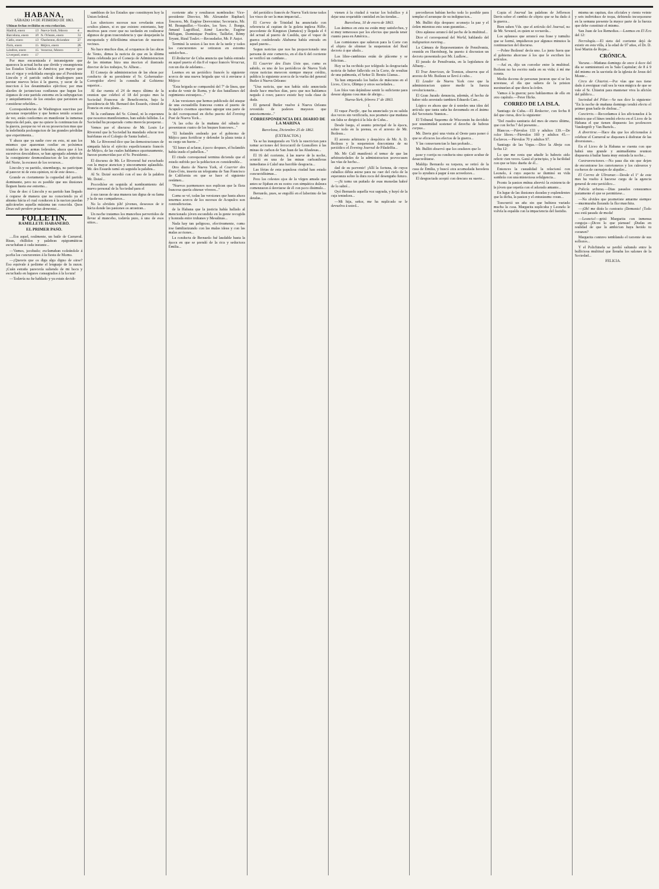HABANA,
SÁBADO 14 DE FEBRERO DE 1863.
| Ultimas fechas recibidas en esta redaccion. | | | |
| --- | --- | --- | --- |
| Madrid, enero | 13 | Nueva-York, febrero | 4 |
| Barcelona, enero | 10 | N. Orleans, enero | 31 |
| Cádiz, enero | 13 | Charleston, diciembre | 27 |
| París, enero | 15 | Méjico, enero | 26 |
| Lóndres, enero | 15 | Veracruz, febrero | 2 |
| Liverpool, enero | 17 | | |
Por mas encarnizada é intransigente que aparezca la actual lucha que divide y ensangrienta los Estados Unidos de América; por mayor que sea el vigor y redoblada energía que el Presidente Lincoln y el partido radical desplieguen para prestar nuevos bríos á la guerra, y sacar de la inaccion á los desanimados ejércitos; por mas alardes de jactanciosa confianza que hagan los órganos de este partido estremo en la subyugacion y aniquilamiento de los estados que persisten en considerar rebeldes...
Correspondencias de Washington suscritas por personas respetables y que hemos tenido ocasion de ver, están conformes en manifestar la inmensa mayoría del país, que no quiere la continuacion de la guerra, porque no vé en su prosecucion mas que la indefinida prolongacion de las grandes pérdidas que experimenta...
Y ahora que ya nadie cree en esto, ni aun los mismos que aparentan confiar en próximos triunfos de las armas federales, ahora que á los sucesivos descalabros, se han agregado además de la consiguiente desmoralizacion de los ejércitos del Norte, la escasez de los recursos...
Lincoln y su partido, sinembargo, no participan al parecer ni de esta opinion, ni de este deseo...
Grande es ciertamente la ceguedad del partido dominante, pero no es posible que sus ilusiones lleguen hasta ese estremo...
Una de dos: ó Lincoln y su partido han llegado á cegarse de manera que no conociendo ya el abismo hácia el cual conducen á la nacion puedan aplicárseles aquella máxima tan conocida. Quos Deus vult perdere prius dementat...
FOLLETIN.
RAMILLETE HABANERO.
EL PRIMER PASO.
....Era aquel, realmente, un baile de Carnaval. Risas, chillidos y palabras epigramáticas escuchaban á cada instante...
—Vamos, jorobado; exclamaban rodeándole á porfia los concurrentes á la fiesta de Momo.
—¡Quereis que os diga algo digno de oirse? Eso equivale á pedirme el lenguaje de la razon. ¡Cuán estraño parecería saliendo de mi boca y escuchado en lugares consagrados á la locura!
—Todavía no he hablado y ya estais decidi-
sambleas de los Estados que constituyen hoy la Union federal.
Los ulteriores sucesos nos revelarán estos ocultos planes, si es que existen: entretanto, hay motivos para creer que no tardarán en realizarse algunos de gran trascendencia y que despejarán la encapotada y dificilísima situacion de nuestros vecinos.
No hace muchos dias, al ocuparnos de las obras de Vento, dimos la noticia de que en la última Junta celebrada por el Consejo de Administracion de las mismas hizo una mocion el ilustrado director de los trabajos, Sr. Albear...
El Consejo de administracion de las obras por conducto de su presidente el Sr. Gobernador-Corregidor elevó la consulta al Gobierno superior...
Al dar cuenta el 24 de mayo último de la reunion que celebró el 18 del propio mes la Sociedad Francesa de Beneficencia, bajo la presidencia de Mr. Bernard des Essards, cónsul de Francia en esta plaza...
Ni la confianza del Sr. Cónsul, ni la esperanza que nosotros manifestamos, han salido fallidas. La Sociedad ha prosperado como merecía prosperar...
Vemos por el discurso de Mr. Louis Le Riverend que la Sociedad ha mandado educar tres huérfanas en el Colegio de Santa Isabel...
Mr. Le Riverend dice que las demostraciones de simpatía hácia el ejército espedicionario francés de Méjico, de las cuales hablamos oportunamente, fueron promovidas por el Sr. Presidente...
El discurso de Mr. Le Riverend fué escuchado con la mayor atencion y sinceramente aplaudido. Mr. des Essards tomó en seguida la palabra...
Al Sr. Doizé sucedió con el uso de la palabra Mr. Doizé...
Procedióse en seguida al nombramiento del nuevo personal de la Sociedad para el
á sus tareas de una manera tan digna de su fama y la de sus compañeros...
No lo olvideis jóh! jóvenes, deseosos de ir hácia donde las pasiones os arrastran...
Un noche tratamos los mancebos pervertidos de llevar al mancebo, todavía puro, á uno de esos sitios...
corriente año y resultaron nombrados: Vice-presidente Director, Mr. Alexandre Raphael; Tesorero, Mr. Eugène Desvernine; Secretario, Mr. M. Beauguillot.—Vocales, los Sres. J. Bonga, Amand Lagriffoul, Aimé Laroche, Eugène Mélogan, Dominique Pradère, Taillefer, Rémy Teyant, Rizal Toulet.—Recaudador, Mr. P. Aujot.
Terminó la sesion á las tres de la tarde y todos los concurrentes se retiraron en estremo satisfechos...
El Redactor de Cuba anuncia que había entrado en aquel puerto el dia 8 el vapor francés Veracruz, con un dia de adelanto...
Leemos en un periódico francés lo siguiente acerca de una nueva brigada que vá á enviarse á Méjico:
"Esta brigada se compondrá del 7º de línea, que acaba de venir de Roma, y de dos batallones del regimiento extranjero..."
A las versiones que hemos publicado del ataque de una escuadrilla francesa contra el puerto de Acapulco creemos oportuno agregar una parte de la del corresponsal en dicho puerto del Evening Post de Nueva York...
"A las ocho de la mañana del sábado se presentaron cuatro de los buques franceses..."
"El holandés ondeado por el gobierno de Méjico para fortificar y defender la plaza tenia á su cargo un fuerte..."
"El lunes al aclarar, á poco despues, el holandés había izado el pabellon..."
El citado corresponsal termina diciendo que el estado sufrido por la poblacion es considerable...
Otro diario de Nueva York, el Courrier des Etats-Unis, inserta un telegrama de San Francisco de California en que se hace el siguiente resúmen...
"Nuevos pormenores nos esplican que la flota francesa quería obtener víveres..."
Como se vé, todas las versiones que hasta ahora tenemos acerca de los sucesos de Acapulco son contradictorias.
de la Habana que la justicia había hallado al mencionado jóven escondido en la gente recogida y honrada entre truhanes y Mesalinas...
Nada hay tan peligroso, efectivamente, como irse familiarizando con las malas ideas y con las malas acciones...
La conducta de Bernardo fué laudable hasta la época en que se prendó de la rica y seductora Emilia...
del periódico francés de Nueva York tiene todos los visos de ser la mas imparcial...
El Correo de Trinidad ha anunciado con referencia al capitan de la goleta inglesa Nillie, procedente de Kingston (Jamaica) y llegada el 4 del actual al puerto de Casilda, que el vapor de guerra confederado Alabama había entrado en aquel puerto...
Segun noticias que nos ha proporcionado una persona de este comercio, en el dia 6 del corriente se verificó un combate...
El Courrier des Etats Unis que, como es sabido, es uno de los periódicos de Nueva York cuyas noticias merecen siempre mayor crédito, publica lo siguiente acerca de la vuelta del general Butler á Nueva Orleans:
"Una noticia, que nos había sido anunciada desde hace muchos dias, pero que nos habíamos negado á creer, parece existir hoy toda clase de duda.
El general Butler vuelve á Nueva Orleans revestido de poderes mayores que anteriormente..."
CORRESPONDENCIA DEL DIARIO DE LA MARINA
Barcelona, Diciembre 25 de 1862.
(EXTRACTOS.)
Ya se ha inaugurado en Vich la suscricion para tomar acciones del ferrocarril de Granollers á las minas de carbon de San Juan de las Abadesas...
El 16 del corriente, á las nueve de la noche, ocurrió en una de las minas carboníferas inmediatas á Calaf una horrible desgracia...
Las férias de esta populosa ciudad han estado concurridísimas...
Pero los celestes ojos de la vírgen amada que antes se fijaban en su rostro con simpática dulzura comenzaron á desviarse de él con poco disimulo...
Bernardo, pues, se engolfó en el laberinto de las deudas...
vienen á la ciudad á vaciar los bolsillos y á dejar una respetable cantidad en las tiendas...
Barcelona, 10 de enero de 1863.
Los ánimos en esta no están muy satisfechos, y si muy temerosos por los efectos que pueda tener cuanto pasa en América...
Las comisiones que salieron para la Corte con el objeto de obtener la suspension del Real decreto á que aludo...
Los libre-cambistas están de pláceme y se felicitan...
Hoy se ha recibido por telégrafo la desgraciada noticia de haber fallecido en la Corte, de resultas de una pulmonía, el Señor D. Benito Llansa...
Ya han empezado los bailes de máscaras en el Liceo, Circo, Olimpo y otros sociedades...
Los fríos van dejándose sentir lo suficiente para desear alguna cosa mas de abrigo...
Nueva-York, febrero 1º de 1863.
I.
El vapor Pacific, que ha anunciado ya su salida dos veces sin verificarla, nos promete que mañana sin falta se dirigirá á la Isla de Cuba...
Desde luego, el asunto principal de la época, sobre todo en la prensa, es el arresto de Mr. Boileau...
El arresto arbitrario y despótico de Mr. A. D. Boileau y la suspension draconiana de su periódico el Evening Journal de Filadelfia...
Mr. Mc Call manifestó el temor de que las arbitrariedades de la administracion provocasen las vías de hecho...
dad de su porvenir! ¡Allí la fortuna, de cuyos caballos débia asirse para no caer del cielo de la esperanza sobre la dura roca del desengaño futuro.
—¡Si tomo un puñado de esas monedas habré de lo sabré...
Oyó Bernardo aquella voz sagrada, y huyó de la caja tentadora...
—Mi hija, señor, me ha suplicado se le devuelva á usted...
precedieron habían hecho todo lo posible para templar el arranque de su indignacion...
Mr. Bullitt dijo despues: aconsejo la paz y el órden mientras esto sean garantías...
Otro aplauso arrancó del pecho de la multitud...
Dice el corresponsal del World, hablando del indignation meeting...
La Cámara de Representantes de Pensilvania, reunida en Harrisburg, ha puesto á discusion un decreto presentado por Mr. Ludlow...
El jurado de Pensilvania, en la legislatura de Albany...
El True American, de Trenton, observa que el arresto de Mr. Boileau se llevó á cabo...
El Leader de Nueva York cree que la administracion quiere medir la fuerza revolucionaria...
El Gran Jurado denuncia, además, el hecho de haber sido arrestado tambien Eduardo Carr...
Lógico es ahora que de á ustedes una idea del artículo que tanta saña ha derramado en el ánimo del Secretario Stanton...
El Tribunal Supremo de Wisconsin ha decidido por unanimidad sostener el derecho de habeas corpus...
Mr. Davis giró una visita al Oeste para poner ó que se eficaces los efectos de la guerra...
Y las consecuencias lo han probado...
Mr. Bullitt observó que los oradores que lo
pose y corrija su conducta sino quiere acabar de desacreditarse.
Maldijo Bernardo su torpeza, se retiró de la casa de Emilia, y buscó otra acomodada heredera que lo ayudara á pagar á sus acreedores...
El desgraciado aceptó con descaro su suerte...
Copia el Journal las palabras de Jefferson Davis sobre el cambio de objeto que se ha dado á la guerra...
Bien saben Vds. que el artículo del Journal, no de Mr. Seward, es quien se recuerda...
Los aplausos que arrancó esa frase y tumulto que se formó, impidieron por algunos minutos la continuacion del discurso.
—Pobre Boileau! decía uno. Lo justo fuera que el gobierno ahorcase á los que le escriben los artículos.
—Así es, dijo un corredor entre la multitud. Boileau no ha escrito nada en su vida; á mí me consta.
Media docena de personas juraron que sí se les arrestase, el día que saliera de la prision asesinarían al que diera la órden.
Vamos á la guerra; pero hablaremos de ello en otro capítulo.—Peter Hicks.
CORREO DE LA ISLA.
Santiago de Cuba.—El Redactor, con fecha 8 del que cursa, dice lo siguiente:
"Del cuadro sanitario del mes de enero último, que con fecha 7 del presente...
Blancos.—Párvulos 133 y adultos 139.—De color libres.—Párvulos 169 y adultos 45.—Esclavos.—Párvulos 70 y adultos 97.
Santiago de las Vegas.—Dice la Abeja con fecha 12:
Lo que me resta que añadir lo habreis oido referir cien veces. Ganó el principio, y la facilidad con que se hizo dueño de él...
Entonces la casualidad la relacionó con Leonelo, á cuyo aspecto se iluminó su vida sombría con una misteriosa refulgencia...
Pronto la pasion mútua abrevió la existencia de la jóven que repetía con el adorado amante...
En lugar de las ilusiones doradas y esplendentes que la dicha, la pasion y el entusiasmo crean...
Trascurrió un año sin que hubiera variado mucho la cosa. Margarita suplicaba y Leonelo le volvía la espalda con la impaciencia del fastidio.
misma un capitan, dos oficiales y ciento veinte y seis individuos de tropa, debiendo incorporarse en la semana presente la mayor parte de la fuerza que debe constituir el mismo.
San Juan de los Remedios.—Leemos en El Eco del 12:
Necrología.—El sieto del corriente dejó de existir en esta villa, á la edad de 97 años, el Dr. D. José Martin de Rojas...
CRÓNICA.
Vacuna.—Mañana domingo de once á doce del día se suministrará en la Sala Capitular; de 8 á 9 del mismo en la sacristía de la iglesia de Jesus del Monte...
Circo de Chiarini.—Por vías que nos tiene dado á averiguar cuál sea la vara mágica de que se vale el Sr. Chiarini para mantener viva la afición del público...
Sociedad del Pilar.—Se nos dice lo siguiente: "En la noche de mañana domingo tendrá efecto el primer gran baile de disfraz..."
Concierto.—Recordamos á los aficionados á la música que el lúnes tendrá efecto en el Liceo de la Habana el que tienen dispuesto los profesores Vandergrift y Van Bartels...
A divertirse.—Hace dia que los aficionados á celebrar el Carnaval se disponen á disfrutar de las diversiones...
En el Liceo de la Habana se cuenta con que habrá una grande y animadísima reunion dispuesta á bailar hasta muy entrada la noche...
Contravenciones.—No pasa dia sin que dejen de encontrarse los carretoneros y los caleseros y cocheros de carruajes de alquiler...
El Correo de Ultramar.—Desde el 1º de este mes ha vuelto á hacerse cargo de la agencia general de este periódico...
Policía urbana.—Dias pasados censuramos justamente el que se permitiese...
—No olvides que prometiste amarme siempre—murmuraba llorando la flor marchita.
—¡Oh! me dirás lo contrario ¡Demonio! ¡Todo eso está pasado de moda!
—Leoncio!—gritó Margarita con inmensa congoja—¡Dices lo que piensas! ¡Dudas en realidad de que la ambicion haya herido tu corazon?
Margarita contuvo temblando el torrente de sus sollozos...
Y el Polichinela se perdió saltando entre la bulliciosa multitud que llenaba los salones de la Sociedad...
FELICIA.